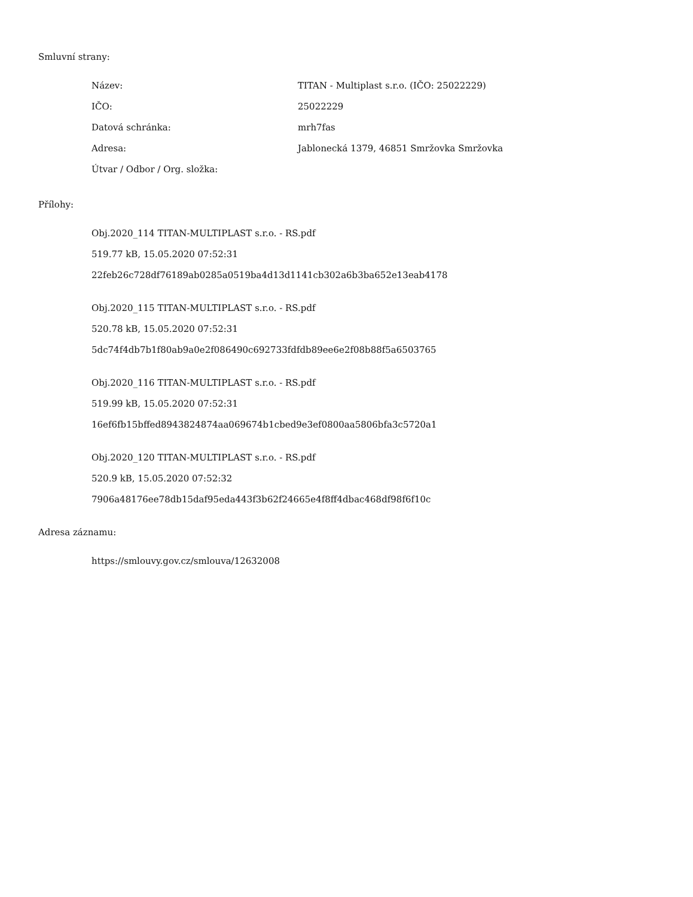Smluvní strany:
| Název: | TITAN - Multiplast s.r.o. (IČO: 25022229) |
| IČO: | 25022229 |
| Datová schránka: | mrh7fas |
| Adresa: | Jablonecká 1379, 46851 Smržovka Smržovka |
| Útvar / Odbor / Org. složka: | |
Přílohy:
Obj.2020_114 TITAN-MULTIPLAST s.r.o. - RS.pdf
519.77 kB, 15.05.2020 07:52:31
22feb26c728df76189ab0285a0519ba4d13d1141cb302a6b3ba652e13eab4178
Obj.2020_115 TITAN-MULTIPLAST s.r.o. - RS.pdf
520.78 kB, 15.05.2020 07:52:31
5dc74f4db7b1f80ab9a0e2f086490c692733fdfdb89ee6e2f08b88f5a6503765
Obj.2020_116 TITAN-MULTIPLAST s.r.o. - RS.pdf
519.99 kB, 15.05.2020 07:52:31
16ef6fb15bffed8943824874aa069674b1cbed9e3ef0800aa5806bfa3c5720a1
Obj.2020_120 TITAN-MULTIPLAST s.r.o. - RS.pdf
520.9 kB, 15.05.2020 07:52:32
7906a48176ee78db15daf95eda443f3b62f24665e4f8ff4dbac468df98f6f10c
Adresa záznamu:
https://smlouvy.gov.cz/smlouva/12632008